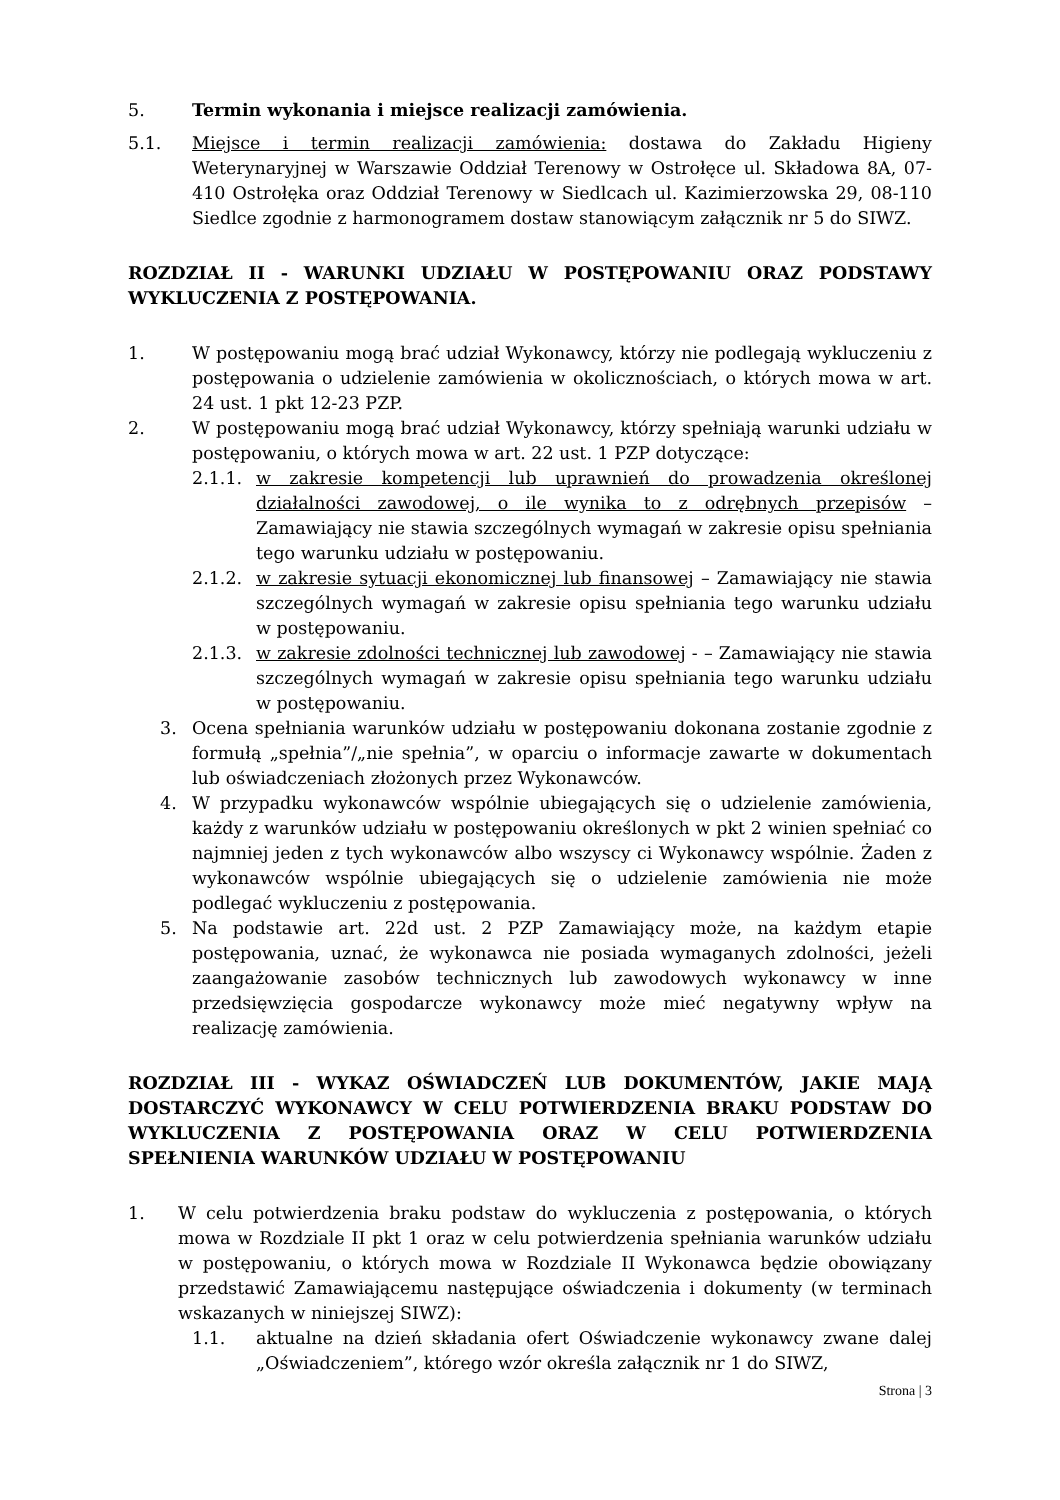5. Termin wykonania i miejsce realizacji zamówienia.
5.1. Miejsce i termin realizacji zamówienia: dostawa do Zakładu Higieny Weterynaryjnej w Warszawie Oddział Terenowy w Ostrołęce ul. Składowa 8A, 07-410 Ostrołęka oraz Oddział Terenowy w Siedlcach ul. Kazimierzowska 29, 08-110 Siedlce zgodnie z harmonogramem dostaw stanowiącym załącznik nr 5 do SIWZ.
ROZDZIAŁ II - WARUNKI UDZIAŁU W POSTĘPOWANIU ORAZ PODSTAWY WYKLUCZENIA Z POSTĘPOWANIA.
1. W postępowaniu mogą brać udział Wykonawcy, którzy nie podlegają wykluczeniu z postępowania o udzielenie zamówienia w okolicznościach, o których mowa w art. 24 ust. 1 pkt 12-23 PZP.
2. W postępowaniu mogą brać udział Wykonawcy, którzy spełniają warunki udziału w postępowaniu, o których mowa w art. 22 ust. 1 PZP dotyczące:
2.1.1. w zakresie kompetencji lub uprawnień do prowadzenia określonej działalności zawodowej, o ile wynika to z odrębnych przepisów – Zamawiający nie stawia szczególnych wymagań w zakresie opisu spełniania tego warunku udziału w postępowaniu.
2.1.2. w zakresie sytuacji ekonomicznej lub finansowej – Zamawiający nie stawia szczególnych wymagań w zakresie opisu spełniania tego warunku udziału w postępowaniu.
2.1.3. w zakresie zdolności technicznej lub zawodowej - – Zamawiający nie stawia szczególnych wymagań w zakresie opisu spełniania tego warunku udziału w postępowaniu.
3. Ocena spełniania warunków udziału w postępowaniu dokonana zostanie zgodnie z formułą „spełnia”/„nie spełnia”, w oparciu o informacje zawarte w dokumentach lub oświadczeniach złożonych przez Wykonawców.
4. W przypadku wykonawców wspólnie ubiegających się o udzielenie zamówienia, każdy z warunków udziału w postępowaniu określonych w pkt 2 winien spełniać co najmniej jeden z tych wykonawców albo wszyscy ci Wykonawcy wspólnie. Żaden z wykonawców wspólnie ubiegających się o udzielenie zamówienia nie może podlegać wykluczeniu z postępowania.
5. Na podstawie art. 22d ust. 2 PZP Zamawiający może, na każdym etapie postępowania, uznać, że wykonawca nie posiada wymaganych zdolności, jeżeli zaangażowanie zasobów technicznych lub zawodowych wykonawcy w inne przedsięwzięcia gospodarcze wykonawcy może mieć negatywny wpływ na realizację zamówienia.
ROZDZIAŁ III - WYKAZ OŚWIADCZEŃ LUB DOKUMENTÓW, JAKIE MAJĄ DOSTARCZYĆ WYKONAWCY W CELU POTWIERDZENIA BRAKU PODSTAW DO WYKLUCZENIA Z POSTĘPOWANIA ORAZ W CELU POTWIERDZENIA SPEŁNIENIA WARUNKÓW UDZIAŁU W POSTĘPOWANIU
1. W celu potwierdzenia braku podstaw do wykluczenia z postępowania, o których mowa w Rozdziale II pkt 1 oraz w celu potwierdzenia spełniania warunków udziału w postępowaniu, o których mowa w Rozdziale II Wykonawca będzie obowiązany przedstawić Zamawiającemu następujące oświadczenia i dokumenty (w terminach wskazanych w niniejszej SIWZ):
1.1. aktualne na dzień składania ofert Oświadczenie wykonawcy zwane dalej „Oświadczeniem”, którego wzór określa załącznik nr 1 do SIWZ,
Strona | 3